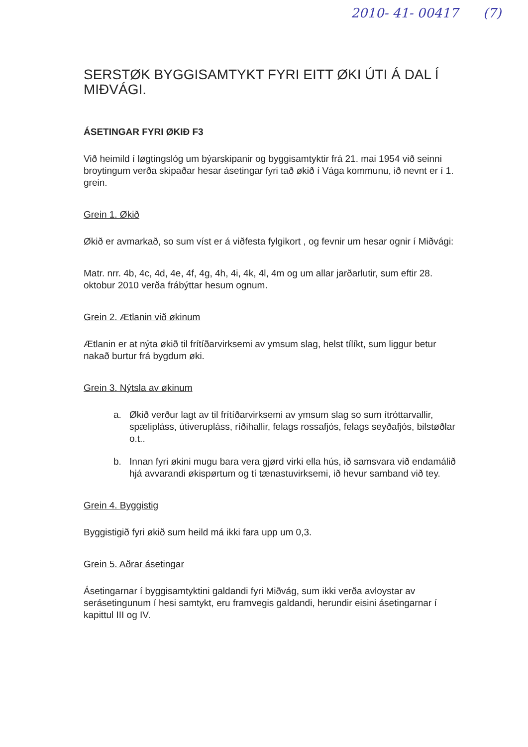2010- 41- 00417 (7)
SERSTØK BYGGISAMTYKT FYRI EITT ØKI ÚTI Á DAL Í MIÐVÁGI.
ÁSETINGAR FYRI ØKIÐ F3
Við heimild í løgtingslóg um býarskipanir og byggisamtyktir frá 21. mai 1954 við seinni broytingum verða skipaðar hesar ásetingar fyri tað økið í Vága kommunu, ið nevnt er í 1. grein.
Grein 1. Økið
Økið er avmarkað, so sum víst er á viðfesta fylgikort , og fevnir um hesar ognir í Miðvági:
Matr. nrr. 4b, 4c, 4d, 4e, 4f, 4g, 4h, 4i, 4k, 4l, 4m og um allar jarðarlutir, sum eftir 28. oktobur 2010 verða frábýttar hesum ognum.
Grein 2. Ætlanin við økinum
Ætlanin er at nýta økið til frítíðarvirksemi av ymsum slag, helst tílíkt, sum liggur betur nakað burtur frá bygdum øki.
Grein 3. Nýtsla av økinum
a. Økið verður lagt av til frítíðarvirksemi av ymsum slag so sum ítróttarvallir, spælipláss, útiverupláss, ríðihallir, felags rossafjós, felags seyðafjós, bilstøðlar o.t..
b. Innan fyri økini mugu bara vera gjørd virki ella hús, ið samsvara við endamálið hjá avvarandi økispørtum og tí tænastuvirksemi, ið hevur samband við tey.
Grein 4. Byggistig
Byggistigið fyri økið sum heild má ikki fara upp um 0,3.
Grein 5. Aðrar ásetingar
Ásetingarnar í byggisamtyktini galdandi fyri Miðvág, sum ikki verða avloystar av serásetingunum í hesi samtykt, eru framvegis galdandi, herundir eisini ásetingarnar í kapittul III og IV.